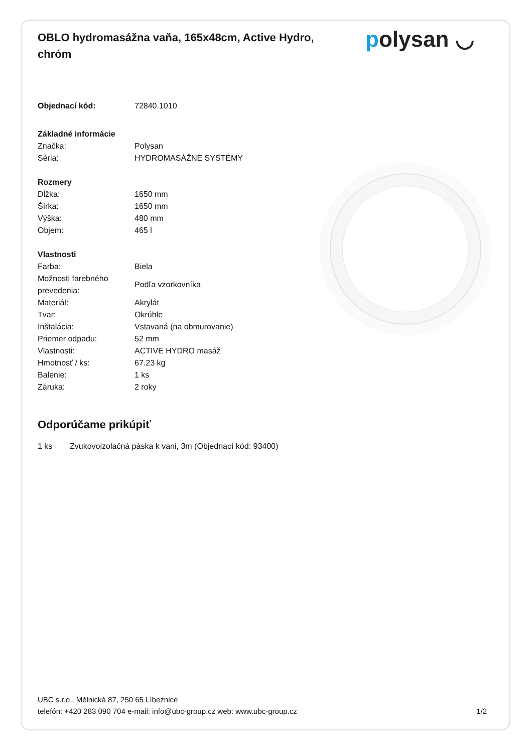OBLO hydromasážna vaňa, 165x48cm, Active Hydro, chróm
polysan ◡
| Objednací kód: | 72840.1010 |
| Základné informácie | |
| Značka: | Polysan |
| Séria: | HYDROMASÁŽNE SYSTÉMY |
| Rozmery | |
| Dĺžka: | 1650 mm |
| Šírka: | 1650 mm |
| Výška: | 480 mm |
| Objem: | 465 l |
| Vlastnosti | |
| Farba: | Biela |
| Možnosti farebného prevedenia: | Podľa vzorkovníka |
| Materiál: | Akrylát |
| Tvar: | Okrúhle |
| Inštalácia: | Vstavaná (na obmurovanie) |
| Priemer odpadu: | 52 mm |
| Vlastnosti: | ACTIVE HYDRO masáž |
| Hmotnosť / ks: | 67.23 kg |
| Balenie: | 1 ks |
| Záruka: | 2 roky |
Odporúčame prikúpiť
| 1 ks | Zvukovoizolačná páska k vani, 3m (Objednací kód: 93400) |
UBC s.r.o., Mělnická 87, 250 65 Líbeznice
telefón: +420 283 090 704 e-mail: info@ubc-group.cz web: www.ubc-group.cz
1/2